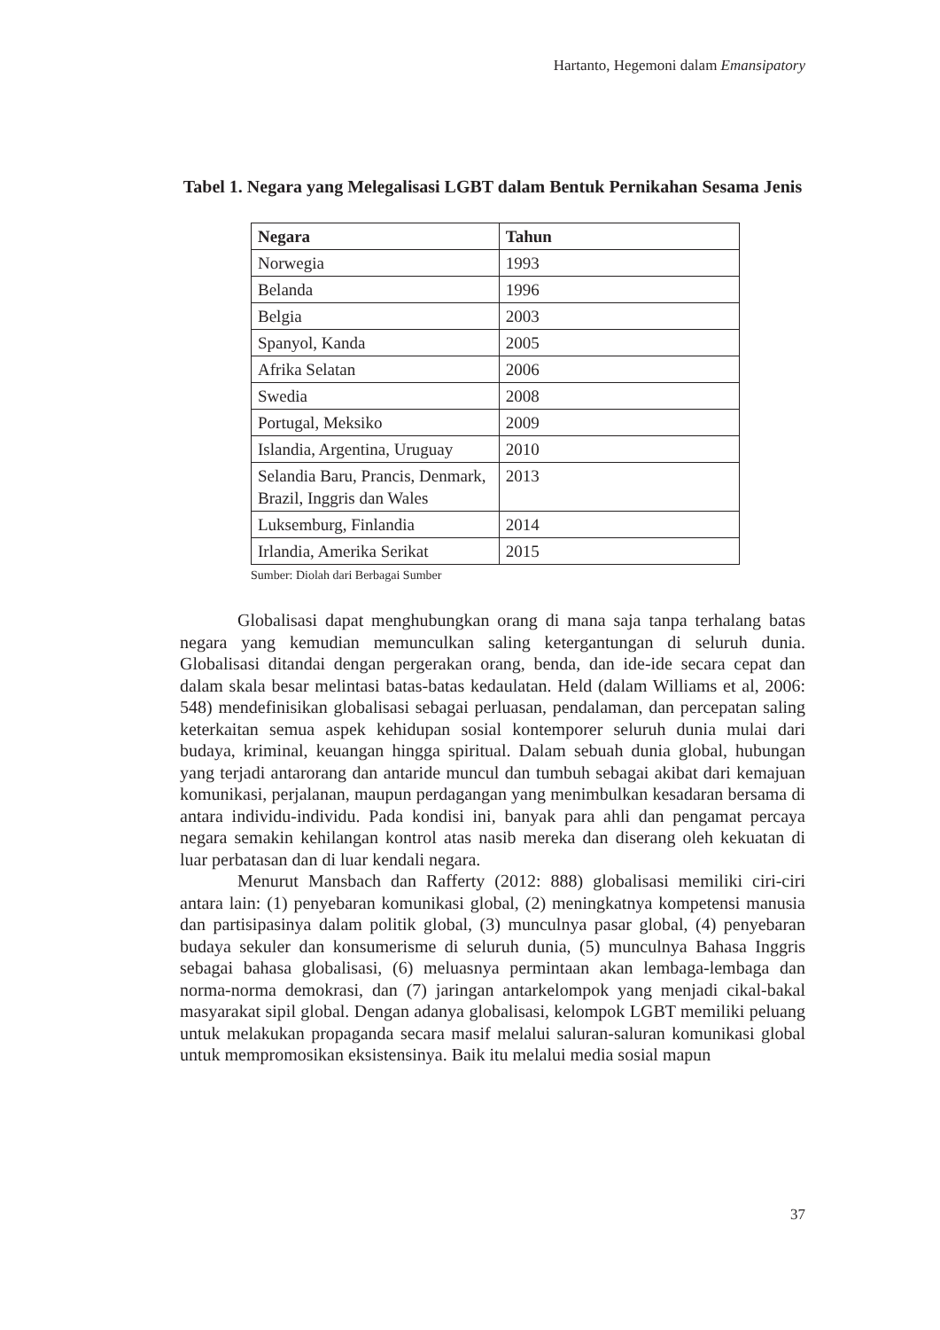Hartanto, Hegemoni dalam Emansipatory
Tabel 1. Negara yang Melegalisasi LGBT dalam Bentuk Pernikahan Sesama Jenis
| Negara | Tahun |
| --- | --- |
| Norwegia | 1993 |
| Belanda | 1996 |
| Belgia | 2003 |
| Spanyol, Kanda | 2005 |
| Afrika Selatan | 2006 |
| Swedia | 2008 |
| Portugal, Meksiko | 2009 |
| Islandia, Argentina, Uruguay | 2010 |
| Selandia Baru, Prancis, Denmark, Brazil, Inggris dan Wales | 2013 |
| Luksemburg, Finlandia | 2014 |
| Irlandia, Amerika Serikat | 2015 |
Sumber: Diolah dari Berbagai Sumber
Globalisasi dapat menghubungkan orang di mana saja tanpa terhalang batas negara yang kemudian memunculkan saling ketergantungan di seluruh dunia. Globalisasi ditandai dengan pergerakan orang, benda, dan ide-ide secara cepat dan dalam skala besar melintasi batas-batas kedaulatan. Held (dalam Williams et al, 2006: 548) mendefinisikan globalisasi sebagai perluasan, pendalaman, dan percepatan saling keterkaitan semua aspek kehidupan sosial kontemporer seluruh dunia mulai dari budaya, kriminal, keuangan hingga spiritual. Dalam sebuah dunia global, hubungan yang terjadi antarorang dan antaride muncul dan tumbuh sebagai akibat dari kemajuan komunikasi, perjalanan, maupun perdagangan yang menimbulkan kesadaran bersama di antara individu-individu. Pada kondisi ini, banyak para ahli dan pengamat percaya negara semakin kehilangan kontrol atas nasib mereka dan diserang oleh kekuatan di luar perbatasan dan di luar kendali negara.
Menurut Mansbach dan Rafferty (2012: 888) globalisasi memiliki ciri-ciri antara lain: (1) penyebaran komunikasi global, (2) meningkatnya kompetensi manusia dan partisipasinya dalam politik global, (3) munculnya pasar global, (4) penyebaran budaya sekuler dan konsumerisme di seluruh dunia, (5) munculnya Bahasa Inggris sebagai bahasa globalisasi, (6) meluasnya permintaan akan lembaga-lembaga dan norma-norma demokrasi, dan (7) jaringan antarkelompok yang menjadi cikal-bakal masyarakat sipil global. Dengan adanya globalisasi, kelompok LGBT memiliki peluang untuk melakukan propaganda secara masif melalui saluran-saluran komunikasi global untuk mempromosikan eksistensinya. Baik itu melalui media sosial mapun
37